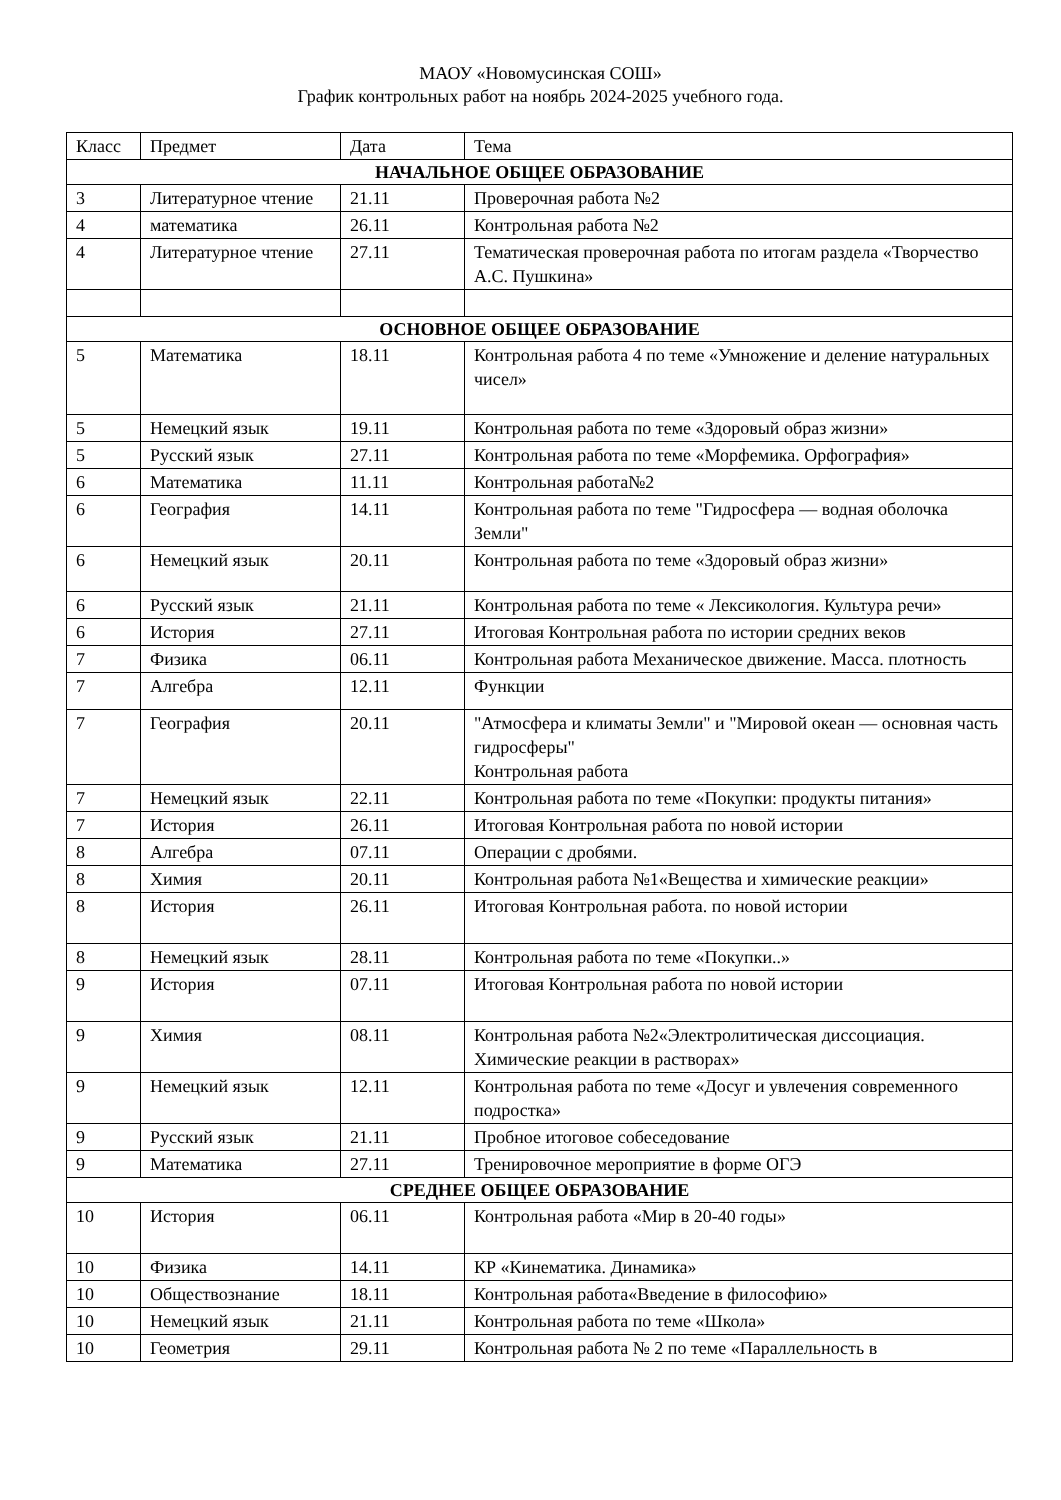МАОУ «Новомусинская СОШ»
График контрольных работ на ноябрь 2024-2025 учебного года.
| Класс | Предмет | Дата | Тема |
| --- | --- | --- | --- |
| НАЧАЛЬНОЕ ОБЩЕЕ ОБРАЗОВАНИЕ | | | |
| 3 | Литературное чтение | 21.11 | Проверочная работа №2 |
| 4 | математика | 26.11 | Контрольная работа №2 |
| 4 | Литературное чтение | 27.11 | Тематическая проверочная работа по итогам раздела «Творчество А.С. Пушкина» |
| ОСНОВНОЕ ОБЩЕЕ ОБРАЗОВАНИЕ | | | |
| 5 | Математика | 18.11 | Контрольная работа 4 по теме «Умножение и деление натуральных чисел» |
| 5 | Немецкий язык | 19.11 | Контрольная работа по теме «Здоровый образ жизни» |
| 5 | Русский язык | 27.11 | Контрольная работа по теме «Морфемика. Орфография» |
| 6 | Математика | 11.11 | Контрольная работа№2 |
| 6 | География | 14.11 | Контрольная работа по теме "Гидросфера — водная оболочка Земли" |
| 6 | Немецкий язык | 20.11 | Контрольная работа по теме «Здоровый образ жизни» |
| 6 | Русский язык | 21.11 | Контрольная работа по теме « Лексикология. Культура речи» |
| 6 | История | 27.11 | Итоговая Контрольная работа по истории средних веков |
| 7 | Физика | 06.11 | Контрольная работа Механическое движение. Масса. плотность |
| 7 | Алгебра | 12.11 | Функции |
| 7 | География | 20.11 | "Атмосфера и климаты Земли" и "Мировой океан — основная часть гидросферы" Контрольная работа |
| 7 | Немецкий язык | 22.11 | Контрольная работа по теме «Покупки: продукты питания» |
| 7 | История | 26.11 | Итоговая Контрольная работа по новой истории |
| 8 | Алгебра | 07.11 | Операции с дробями. |
| 8 | Химия | 20.11 | Контрольная работа №1«Вещества и химические реакции» |
| 8 | История | 26.11 | Итоговая Контрольная работа. по новой истории |
| 8 | Немецкий язык | 28.11 | Контрольная работа по теме «Покупки..» |
| 9 | История | 07.11 | Итоговая Контрольная работа по новой истории |
| 9 | Химия | 08.11 | Контрольная работа №2«Электролитическая диссоциация. Химические реакции в растворах» |
| 9 | Немецкий язык | 12.11 | Контрольная работа по теме «Досуг и увлечения современного подростка» |
| 9 | Русский язык | 21.11 | Пробное итоговое собеседование |
| 9 | Математика | 27.11 | Тренировочное мероприятие в форме ОГЭ |
| СРЕДНЕЕ ОБЩЕЕ ОБРАЗОВАНИЕ | | | |
| 10 | История | 06.11 | Контрольная работа «Мир в 20-40 годы» |
| 10 | Физика | 14.11 | КР «Кинематика. Динамика» |
| 10 | Обществознание | 18.11 | Контрольная работа«Введение в философию» |
| 10 | Немецкий язык | 21.11 | Контрольная работа по теме «Школа» |
| 10 | Геометрия | 29.11 | Контрольная работа № 2 по теме «Параллельность в |